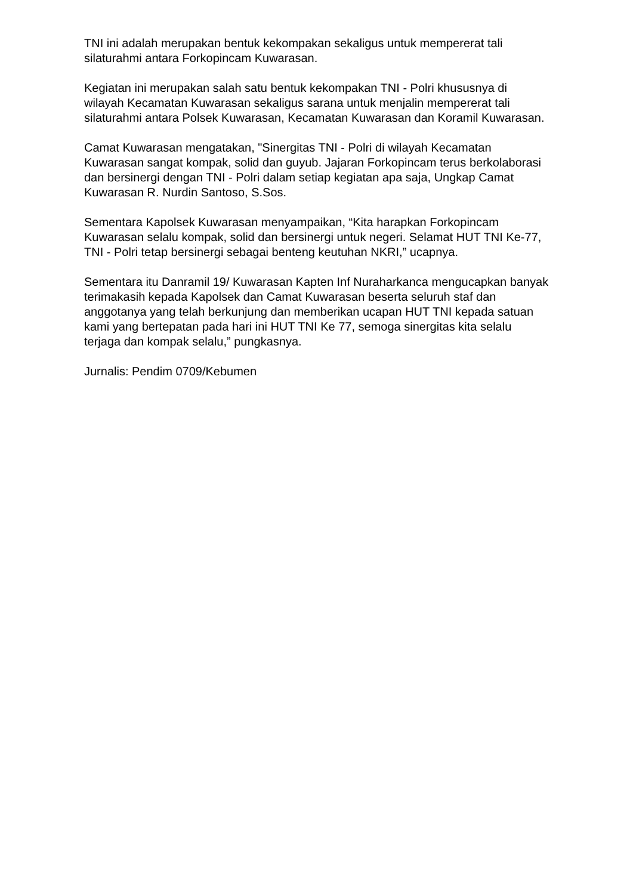TNI ini adalah merupakan bentuk kekompakan sekaligus untuk mempererat tali silaturahmi antara Forkopincam Kuwarasan.
Kegiatan ini merupakan salah satu bentuk kekompakan TNI - Polri khususnya di wilayah Kecamatan Kuwarasan sekaligus sarana untuk menjalin mempererat tali silaturahmi antara Polsek Kuwarasan, Kecamatan Kuwarasan dan Koramil Kuwarasan.
Camat Kuwarasan mengatakan, "Sinergitas TNI - Polri di wilayah Kecamatan Kuwarasan sangat kompak, solid dan guyub. Jajaran Forkopincam terus berkolaborasi dan bersinergi dengan TNI - Polri dalam setiap kegiatan apa saja, Ungkap Camat Kuwarasan R. Nurdin Santoso, S.Sos.
Sementara Kapolsek Kuwarasan menyampaikan, “Kita harapkan Forkopincam Kuwarasan selalu kompak, solid dan bersinergi untuk negeri. Selamat HUT TNI Ke-77, TNI - Polri tetap bersinergi sebagai benteng keutuhan NKRI,” ucapnya.
Sementara itu Danramil 19/ Kuwarasan Kapten Inf Nuraharkanca mengucapkan banyak terimakasih kepada Kapolsek dan Camat Kuwarasan beserta seluruh staf dan anggotanya yang telah berkunjung dan memberikan ucapan HUT TNI kepada satuan kami yang bertepatan pada hari ini HUT TNI Ke 77, semoga sinergitas kita selalu terjaga dan kompak selalu,” pungkasnya.
Jurnalis: Pendim 0709/Kebumen